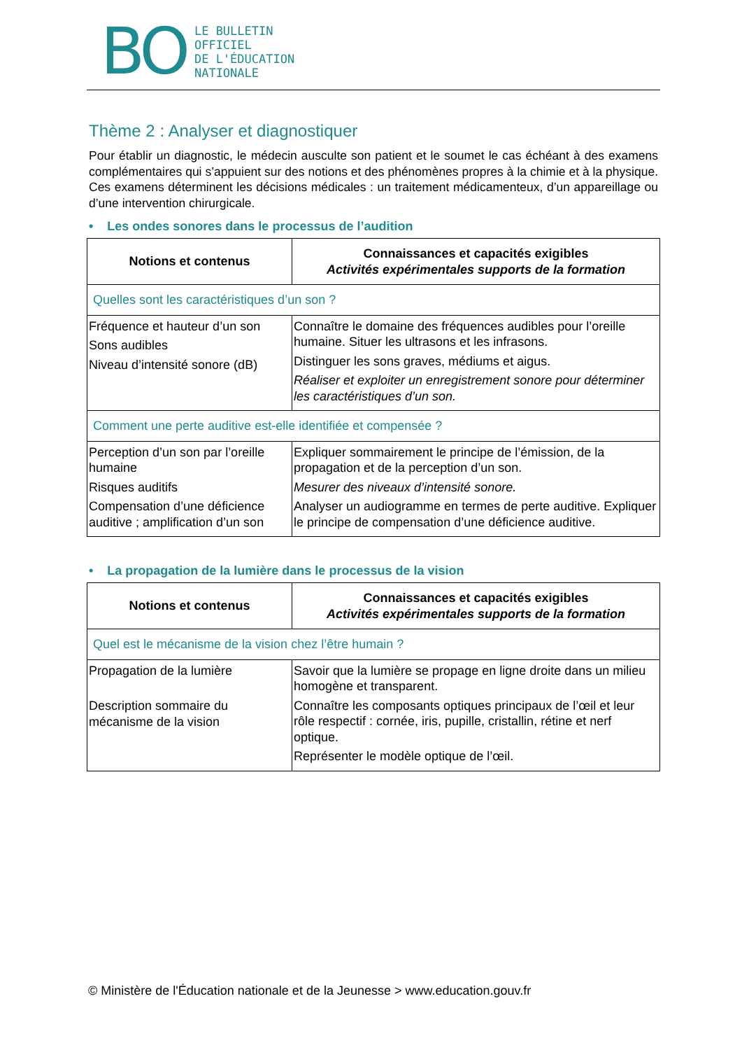BO
LE BULLETIN
OFFICIEL
DE L'ÉDUCATION
NATIONALE
Thème 2 : Analyser et diagnostiquer
Pour établir un diagnostic, le médecin ausculte son patient et le soumet le cas échéant à des examens complémentaires qui s’appuient sur des notions et des phénomènes propres à la chimie et à la physique. Ces examens déterminent les décisions médicales : un traitement médicamenteux, d’un appareillage ou d’une intervention chirurgicale.
• Les ondes sonores dans le processus de l’audition
| Notions et contenus | Connaissances et capacités exigibles Activités expérimentales supports de la formation |
| --- | --- |
| Quelles sont les caractéristiques d’un son ? | |
| Fréquence et hauteur d’un son Sons audibles Niveau d’intensité sonore (dB) | Connaître le domaine des fréquences audibles pour l’oreille humaine. Situer les ultrasons et les infrasons. Distinguer les sons graves, médiums et aigus. Réaliser et exploiter un enregistrement sonore pour déterminer les caractéristiques d’un son. |
| Comment une perte auditive est-elle identifiée et compensée ? | |
| Perception d’un son par l’oreille humaine Risques auditifs Compensation d’une déficience auditive ; amplification d’un son | Expliquer sommairement le principe de l’émission, de la propagation et de la perception d’un son. Mesurer des niveaux d’intensité sonore. Analyser un audiogramme en termes de perte auditive. Expliquer le principe de compensation d’une déficience auditive. |
• La propagation de la lumière dans le processus de la vision
| Notions et contenus | Connaissances et capacités exigibles Activités expérimentales supports de la formation |
| --- | --- |
| Quel est le mécanisme de la vision chez l’être humain ? | |
| Propagation de la lumière Description sommaire du mécanisme de la vision | Savoir que la lumière se propage en ligne droite dans un milieu homogène et transparent. Connaître les composants optiques principaux de l’œil et leur rôle respectif : cornée, iris, pupille, cristallin, rétine et nerf optique. Représenter le modèle optique de l’œil. |
© Ministère de l'Éducation nationale et de la Jeunesse > www.education.gouv.fr